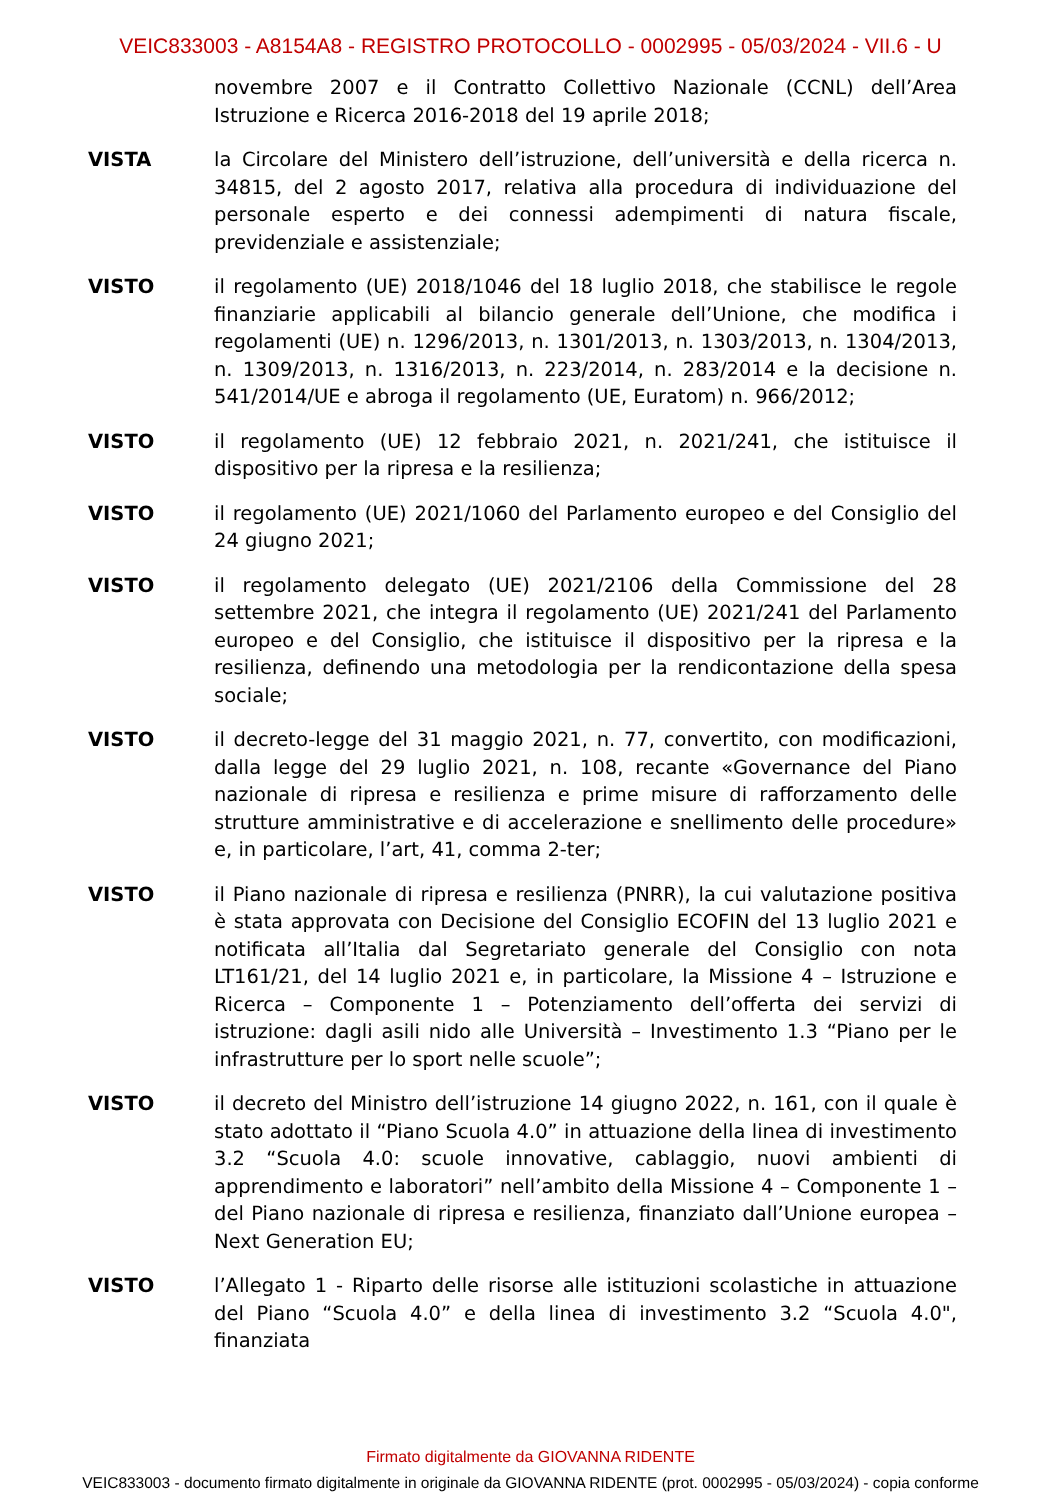VEIC833003 - A8154A8 - REGISTRO PROTOCOLLO - 0002995 - 05/03/2024 - VII.6 - U
novembre 2007 e il Contratto Collettivo Nazionale (CCNL) dell’Area Istruzione e Ricerca 2016-2018 del 19 aprile 2018;
VISTA la Circolare del Ministero dell’istruzione, dell’università e della ricerca n. 34815, del 2 agosto 2017, relativa alla procedura di individuazione del personale esperto e dei connessi adempimenti di natura fiscale, previdenziale e assistenziale;
VISTO il regolamento (UE) 2018/1046 del 18 luglio 2018, che stabilisce le regole finanziarie applicabili al bilancio generale dell’Unione, che modifica i regolamenti (UE) n. 1296/2013, n. 1301/2013, n. 1303/2013, n. 1304/2013, n. 1309/2013, n. 1316/2013, n. 223/2014, n. 283/2014 e la decisione n. 541/2014/UE e abroga il regolamento (UE, Euratom) n. 966/2012;
VISTO il regolamento (UE) 12 febbraio 2021, n. 2021/241, che istituisce il dispositivo per la ripresa e la resilienza;
VISTO il regolamento (UE) 2021/1060 del Parlamento europeo e del Consiglio del 24 giugno 2021;
VISTO il regolamento delegato (UE) 2021/2106 della Commissione del 28 settembre 2021, che integra il regolamento (UE) 2021/241 del Parlamento europeo e del Consiglio, che istituisce il dispositivo per la ripresa e la resilienza, definendo una metodologia per la rendicontazione della spesa sociale;
VISTO il decreto-legge del 31 maggio 2021, n. 77, convertito, con modificazioni, dalla legge del 29 luglio 2021, n. 108, recante «Governance del Piano nazionale di ripresa e resilienza e prime misure di rafforzamento delle strutture amministrative e di accelerazione e snellimento delle procedure» e, in particolare, l’art, 41, comma 2-ter;
VISTO il Piano nazionale di ripresa e resilienza (PNRR), la cui valutazione positiva è stata approvata con Decisione del Consiglio ECOFIN del 13 luglio 2021 e notificata all’Italia dal Segretariato generale del Consiglio con nota LT161/21, del 14 luglio 2021 e, in particolare, la Missione 4 – Istruzione e Ricerca – Componente 1 – Potenziamento dell’offerta dei servizi di istruzione: dagli asili nido alle Università – Investimento 1.3 “Piano per le infrastrutture per lo sport nelle scuole”;
VISTO il decreto del Ministro dell’istruzione 14 giugno 2022, n. 161, con il quale è stato adottato il “Piano Scuola 4.0” in attuazione della linea di investimento 3.2 “Scuola 4.0: scuole innovative, cablaggio, nuovi ambienti di apprendimento e laboratori” nell’ambito della Missione 4 – Componente 1 – del Piano nazionale di ripresa e resilienza, finanziato dall’Unione europea – Next Generation EU;
VISTO l’Allegato 1 - Riparto delle risorse alle istituzioni scolastiche in attuazione del Piano “Scuola 4.0” e della linea di investimento 3.2 “Scuola 4.0", finanziata
Firmato digitalmente da GIOVANNA RIDENTE
VEIC833003 - documento firmato digitalmente in originale da GIOVANNA RIDENTE (prot. 0002995 - 05/03/2024) - copia conforme